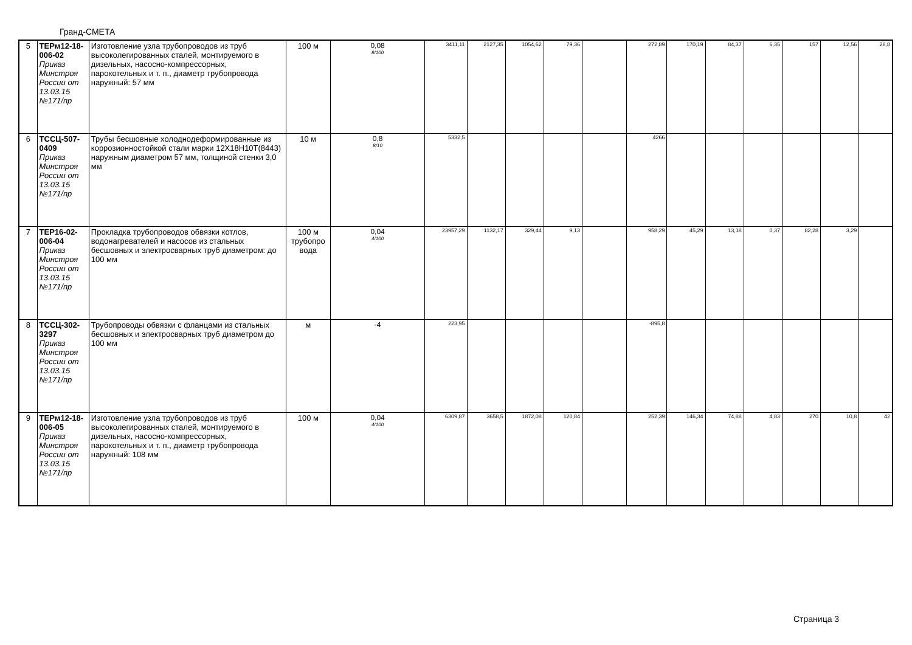Гранд-СМЕТА
| 5 | ТЕРм12-18-006-02 Приказ Минстроя России от 13.03.15 №171/пр | Изготовление узла трубопроводов из труб высоколегированных сталей, монтируемого в дизельных, насосно-компрессорных, парокотельных и т. п., диаметр трубопровода наружный: 57 мм | 100 м | 0,08 8/100 | 3411,11 | 2127,35 | 1054,62 | 79,36 | | 272,89 | 170,19 | 84,37 | 6,35 | 157 | 12,56 | 28,8 |
| 6 | ТССЦ-507-0409 Приказ Минстроя России от 13.03.15 №171/пр | Трубы бесшовные холоднодеформированные из коррозионностойкой стали марки 12Х18Н10Т(8443) наружным диаметром 57 мм, толщиной стенки 3,0 мм | 10 м | 0,8 8/10 | 5332,5 | | | | | 4266 | | | | | | |
| 7 | ТЕР16-02-006-04 Приказ Минстроя России от 13.03.15 №171/пр | Прокладка трубопроводов обвязки котлов, водонагревателей и насосов из стальных бесшовных и электросварных труб диаметром: до 100 мм | 100 м трубопро вода | 0,04 4/100 | 23957,29 | 1132,17 | 329,44 | 9,13 | | 958,29 | 45,29 | 13,18 | 0,37 | 82,28 | 3,29 | |
| 8 | ТССЦ-302-3297 Приказ Минстроя России от 13.03.15 №171/пр | Трубопроводы обвязки с фланцами из стальных бесшовных и электросварных труб диаметром до 100 мм | м | -4 | 223,95 | | | | | -895,8 | | | | | | |
| 9 | ТЕРм12-18-006-05 Приказ Минстроя России от 13.03.15 №171/пр | Изготовление узла трубопроводов из труб высоколегированных сталей, монтируемого в дизельных, насосно-компрессорных, парокотельных и т. п., диаметр трубопровода наружный: 108 мм | 100 м | 0,04 4/100 | 6309,87 | 3658,5 | 1872,08 | 120,84 | | 252,39 | 146,34 | 74,88 | 4,83 | 270 | 10,8 | 42 |
Страница 3